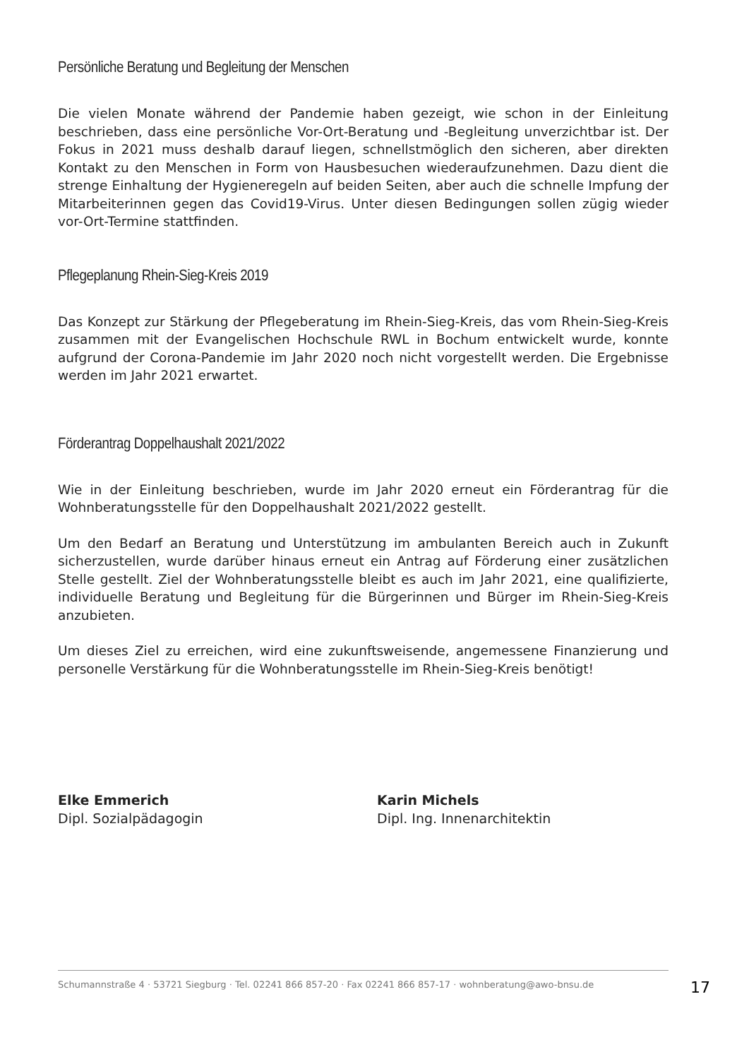Persönliche Beratung und Begleitung der Menschen
Die vielen Monate während der Pandemie haben gezeigt, wie schon in der Einleitung beschrieben, dass eine persönliche Vor-Ort-Beratung und -Begleitung unverzichtbar ist. Der Fokus in 2021 muss deshalb darauf liegen, schnellstmöglich den sicheren, aber direkten Kontakt zu den Menschen in Form von Hausbesuchen wiederaufzunehmen. Dazu dient die strenge Einhaltung der Hygieneregeln auf beiden Seiten, aber auch die schnelle Impfung der Mitarbeiterinnen gegen das Covid19-Virus. Unter diesen Bedingungen sollen zügig wieder vor-Ort-Termine stattfinden.
Pflegeplanung Rhein-Sieg-Kreis 2019
Das Konzept zur Stärkung der Pflegeberatung im Rhein-Sieg-Kreis, das vom Rhein-Sieg-Kreis zusammen mit der Evangelischen Hochschule RWL in Bochum entwickelt wurde, konnte aufgrund der Corona-Pandemie im Jahr 2020 noch nicht vorgestellt werden. Die Ergebnisse werden im Jahr 2021 erwartet.
Förderantrag Doppelhaushalt 2021/2022
Wie in der Einleitung beschrieben, wurde im Jahr 2020 erneut ein Förderantrag für die Wohnberatungsstelle für den Doppelhaushalt 2021/2022 gestellt.
Um den Bedarf an Beratung und Unterstützung im ambulanten Bereich auch in Zukunft sicherzustellen, wurde darüber hinaus erneut ein Antrag auf Förderung einer zusätzlichen Stelle gestellt. Ziel der Wohnberatungsstelle bleibt es auch im Jahr 2021, eine qualifizierte, individuelle Beratung und Begleitung für die Bürgerinnen und Bürger im Rhein-Sieg-Kreis anzubieten.
Um dieses Ziel zu erreichen, wird eine zukunftsweisende, angemessene Finanzierung und personelle Verstärkung für die Wohnberatungsstelle im Rhein-Sieg-Kreis benötigt!
Elke Emmerich
Dipl. Sozialpädagogin
Karin Michels
Dipl. Ing. Innenarchitektin
Schumannstraße 4 · 53721 Siegburg · Tel. 02241 866 857-20 · Fax 02241 866 857-17 · wohnberatung@awo-bnsu.de
17